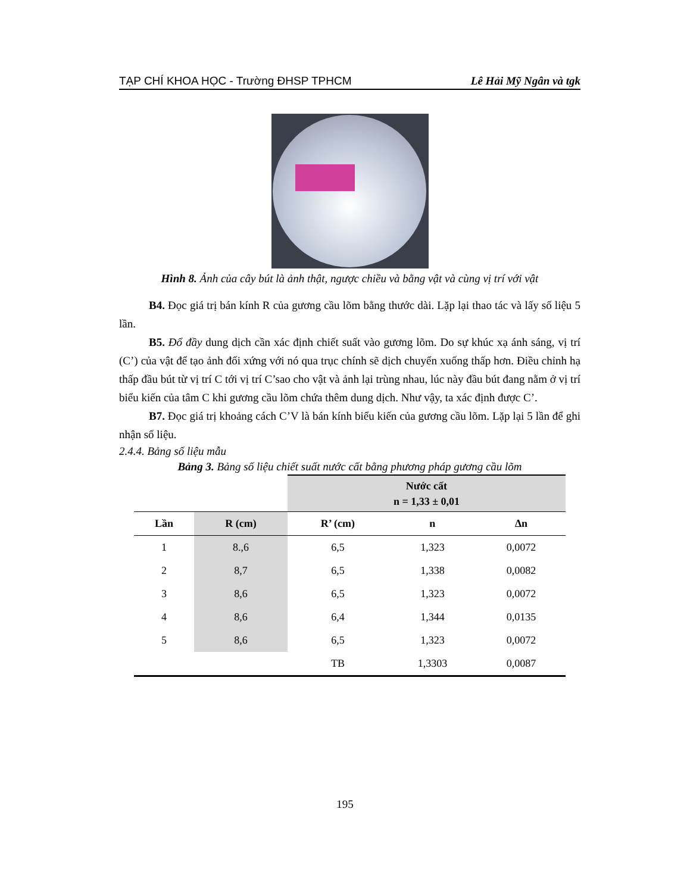TẠP CHÍ KHOA HỌC - Trường ĐHSP TPHCM Lê Hải Mỹ Ngân và tgk
Hình 8. Ảnh của cây bút là ảnh thật, ngược chiều và bằng vật và cùng vị trí với vật
B4. Đọc giá trị bán kính R của gương cầu lõm bằng thước dài. Lặp lại thao tác và lấy số liệu 5 lần.
B5. Đổ đầy dung dịch cần xác định chiết suất vào gương lõm. Do sự khúc xạ ánh sáng, vị trí (C’) của vật để tạo ảnh đối xứng với nó qua trục chính sẽ dịch chuyển xuống thấp hơn. Điều chỉnh hạ thấp đầu bút từ vị trí C tới vị trí C’sao cho vật và ảnh lại trùng nhau, lúc này đầu bút đang nằm ở vị trí biểu kiến của tâm C khi gương cầu lõm chứa thêm dung dịch. Như vậy, ta xác định được C’.
B7. Đọc giá trị khoảng cách C’V là bán kính biểu kiến của gương cầu lõm. Lặp lại 5 lần để ghi nhận số liệu.
2.4.4. Bảng số liệu mẫu
Bảng 3. Bảng số liệu chiết suất nước cất bằng phương pháp gương cầu lõm
| | | Nước cất n = 1,33 ± 0,01 | | |
| --- | --- | --- | --- | --- |
| Lần | R (cm) | R’ (cm) | n | ∆n |
| 1 | 8.,6 | 6,5 | 1,323 | 0,0072 |
| 2 | 8,7 | 6,5 | 1,338 | 0,0082 |
| 3 | 8,6 | 6,5 | 1,323 | 0,0072 |
| 4 | 8,6 | 6,4 | 1,344 | 0,0135 |
| 5 | 8,6 | 6,5 | 1,323 | 0,0072 |
| | | TB | 1,3303 | 0,0087 |
195